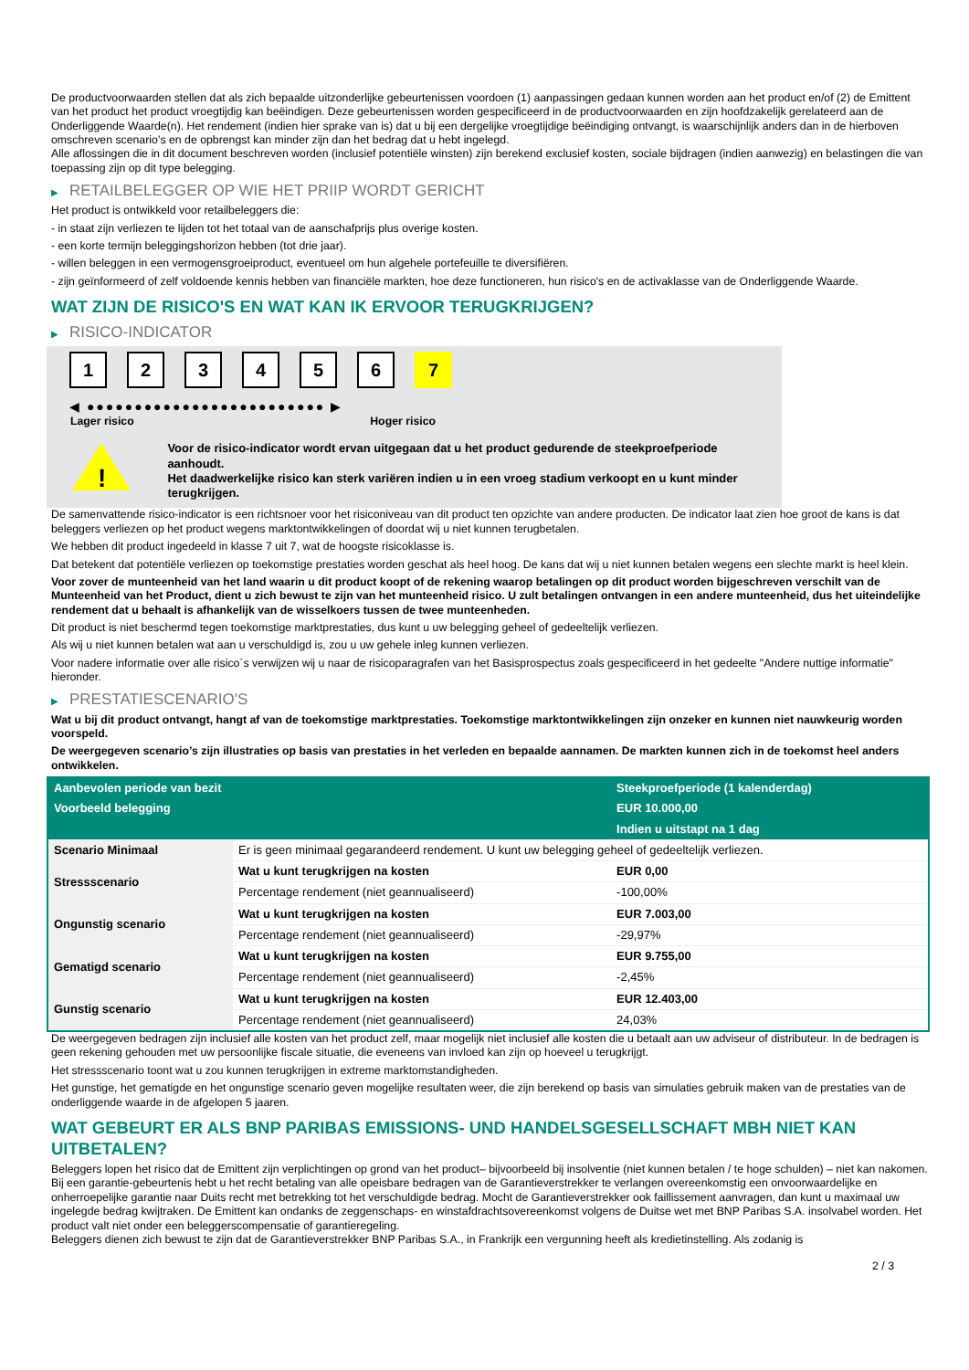De productvoorwaarden stellen dat als zich bepaalde uitzonderlijke gebeurtenissen voordoen (1) aanpassingen gedaan kunnen worden aan het product en/of (2) de Emittent van het product het product vroegtijdig kan beëindigen. Deze gebeurtenissen worden gespecificeerd in de productvoorwaarden en zijn hoofdzakelijk gerelateerd aan de Onderliggende Waarde(n). Het rendement (indien hier sprake van is) dat u bij een dergelijke vroegtijdige beëindiging ontvangt, is waarschijnlijk anders dan in de hierboven omschreven scenario’s en de opbrengst kan minder zijn dan het bedrag dat u hebt ingelegd.
Alle aflossingen die in dit document beschreven worden (inclusief potentiële winsten) zijn berekend exclusief kosten, sociale bijdragen (indien aanwezig) en belastingen die van toepassing zijn op dit type belegging.
▶ RETAILBELEGGER OP WIE HET PRIIP WORDT GERICHT
Het product is ontwikkeld voor retailbeleggers die:
- in staat zijn verliezen te lijden tot het totaal van de aanschafprijs plus overige kosten.
- een korte termijn beleggingshorizon hebben (tot drie jaar).
- willen beleggen in een vermogensgroeiproduct, eventueel om hun algehele portefeuille te diversifiëren.
- zijn geïnformeerd of zelf voldoende kennis hebben van financiële markten, hoe deze functioneren, hun risico's en de activaklasse van de Onderliggende Waarde.
WAT ZIJN DE RISICO'S EN WAT KAN IK ERVOOR TERUGKRIJGEN?
▶ RISICO-INDICATOR
1 2 3 4 5 6 7
◀ ●●●●●●●●●●●●●●●●●●●●●●●●● ▶
Lager risico Hoger risico
!
Voor de risico-indicator wordt ervan uitgegaan dat u het product gedurende de steekproefperiode aanhoudt.
Het daadwerkelijke risico kan sterk variëren indien u in een vroeg stadium verkoopt en u kunt minder terugkrijgen.
De samenvattende risico-indicator is een richtsnoer voor het risiconiveau van dit product ten opzichte van andere producten. De indicator laat zien hoe groot de kans is dat beleggers verliezen op het product wegens marktontwikkelingen of doordat wij u niet kunnen terugbetalen.
We hebben dit product ingedeeld in klasse 7 uit 7, wat de hoogste risicoklasse is.
Dat betekent dat potentiële verliezen op toekomstige prestaties worden geschat als heel hoog. De kans dat wij u niet kunnen betalen wegens een slechte markt is heel klein.
Voor zover de munteenheid van het land waarin u dit product koopt of de rekening waarop betalingen op dit product worden bijgeschreven verschilt van de Munteenheid van het Product, dient u zich bewust te zijn van het munteenheid risico. U zult betalingen ontvangen in een andere munteenheid, dus het uiteindelijke rendement dat u behaalt is afhankelijk van de wisselkoers tussen de twee munteenheden.
Dit product is niet beschermd tegen toekomstige marktprestaties, dus kunt u uw belegging geheel of gedeeltelijk verliezen.
Als wij u niet kunnen betalen wat aan u verschuldigd is, zou u uw gehele inleg kunnen verliezen.
Voor nadere informatie over alle risico´s verwijzen wij u naar de risicoparagrafen van het Basisprospectus zoals gespecificeerd in het gedeelte "Andere nuttige informatie" hieronder.
▶ PRESTATIESCENARIO'S
Wat u bij dit product ontvangt, hangt af van de toekomstige marktprestaties. Toekomstige marktontwikkelingen zijn onzeker en kunnen niet nauwkeurig worden voorspeld.
De weergegeven scenario’s zijn illustraties op basis van prestaties in het verleden en bepaalde aannamen. De markten kunnen zich in de toekomst heel anders ontwikkelen.
| Aanbevolen periode van bezit | | Steekproefperiode (1 kalenderdag) |
| --- | --- | --- |
| Voorbeeld belegging | | EUR 10.000,00 |
| | | Indien u uitstapt na 1 dag |
| Scenario Minimaal | Er is geen minimaal gegarandeerd rendement. U kunt uw belegging geheel of gedeeltelijk verliezen. | |
| Stressscenario | Wat u kunt terugkrijgen na kosten | EUR 0,00 |
| | Percentage rendement (niet geannualiseerd) | -100,00% |
| Ongunstig scenario | Wat u kunt terugkrijgen na kosten | EUR 7.003,00 |
| | Percentage rendement (niet geannualiseerd) | -29,97% |
| Gematigd scenario | Wat u kunt terugkrijgen na kosten | EUR 9.755,00 |
| | Percentage rendement (niet geannualiseerd) | -2,45% |
| Gunstig scenario | Wat u kunt terugkrijgen na kosten | EUR 12.403,00 |
| | Percentage rendement (niet geannualiseerd) | 24,03% |
De weergegeven bedragen zijn inclusief alle kosten van het product zelf, maar mogelijk niet inclusief alle kosten die u betaalt aan uw adviseur of distributeur. In de bedragen is geen rekening gehouden met uw persoonlijke fiscale situatie, die eveneens van invloed kan zijn op hoeveel u terugkrijgt.
Het stressscenario toont wat u zou kunnen terugkrijgen in extreme marktomstandigheden.
Het gunstige, het gematigde en het ongunstige scenario geven mogelijke resultaten weer, die zijn berekend op basis van simulaties gebruik maken van de prestaties van de onderliggende waarde in de afgelopen 5 jaaren.
WAT GEBEURT ER ALS BNP PARIBAS EMISSIONS- UND HANDELSGESELLSCHAFT MBH NIET KAN UITBETALEN?
Beleggers lopen het risico dat de Emittent zijn verplichtingen op grond van het product– bijvoorbeeld bij insolventie (niet kunnen betalen / te hoge schulden) – niet kan nakomen. Bij een garantie-gebeurtenis hebt u het recht betaling van alle opeisbare bedragen van de Garantieverstrekker te verlangen overeenkomstig een onvoorwaardelijke en onherroepelijke garantie naar Duits recht met betrekking tot het verschuldigde bedrag. Mocht de Garantieverstrekker ook faillissement aanvragen, dan kunt u maximaal uw ingelegde bedrag kwijtraken. De Emittent kan ondanks de zeggenschaps- en winstafdrachtsovereenkomst volgens de Duitse wet met BNP Paribas S.A. insolvabel worden. Het product valt niet onder een beleggerscompensatie of garantieregeling.
Beleggers dienen zich bewust te zijn dat de Garantieverstrekker BNP Paribas S.A., in Frankrijk een vergunning heeft als kredietinstelling. Als zodanig is
2 / 3